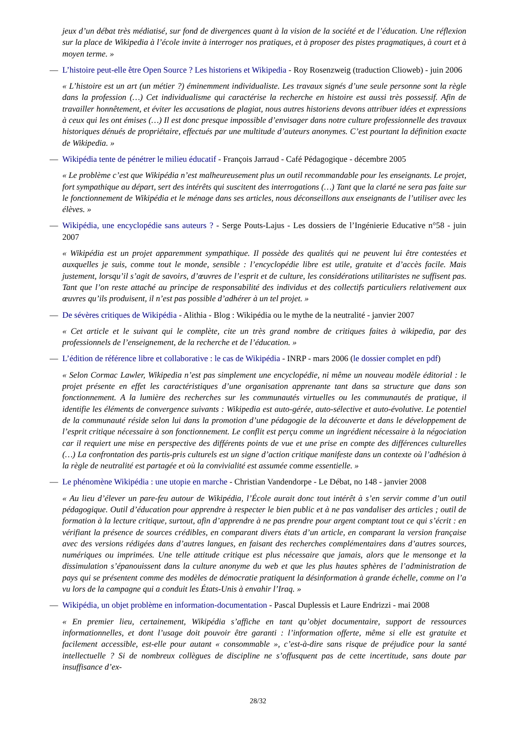jeux d’un débat très médiatisé, sur fond de divergences quant à la vision de la société et de l’éducation. Une réflexion sur la place de Wikipedia à l’école invite à interroger nos pratiques, et à proposer des pistes pragmatiques, à court et à moyen terme. »
— L’histoire peut-elle être Open Source ? Les historiens et Wikipedia - Roy Rosenzweig (traduction Clioweb) - juin 2006
« L’histoire est un art (un métier ?) éminemment individualiste. Les travaux signés d’une seule personne sont la règle dans la profession (…) Cet individualisme qui caractérise la recherche en histoire est aussi très possessif. Afin de travailler honnêtement, et éviter les accusations de plagiat, nous autres historiens devons attribuer idées et expressions à ceux qui les ont émises (…) Il est donc presque impossible d’envisager dans notre culture professionnelle des travaux historiques dénués de propriétaire, effectués par une multitude d’auteurs anonymes. C’est pourtant la définition exacte de Wikipedia. »
— Wikipédia tente de pénétrer le milieu éducatif - François Jarraud - Café Pédagogique - décembre 2005
« Le problème c’est que Wikipédia n’est malheureusement plus un outil recommandable pour les enseignants. Le projet, fort sympathique au départ, sert des intérêts qui suscitent des interrogations (…) Tant que la clarté ne sera pas faite sur le fonctionnement de Wikipédia et le ménage dans ses articles, nous déconseillons aux enseignants de l’utiliser avec les élèves. »
— Wikipédia, une encyclopédie sans auteurs ? - Serge Pouts-Lajus - Les dossiers de l’Ingénierie Educative n°58 - juin 2007
« Wikipédia est un projet apparemment sympathique. Il possède des qualités qui ne peuvent lui être contestées et auxquelles je suis, comme tout le monde, sensible : l’encyclopédie libre est utile, gratuite et d’accès facile. Mais justement, lorsqu’il s’agit de savoirs, d’œuvres de l’esprit et de culture, les considérations utilitaristes ne suffisent pas. Tant que l’on reste attaché au principe de responsabilité des individus et des collectifs particuliers relativement aux œuvres qu’ils produisent, il n’est pas possible d’adhérer à un tel projet. »
— De sévères critiques de Wikipédia - Alithia - Blog : Wikipédia ou le mythe de la neutralité - janvier 2007
« Cet article et le suivant qui le complète, cite un très grand nombre de critiques faites à wikipedia, par des professionnels de l’enseignement, de la recherche et de l’éducation. »
— L’édition de référence libre et collaborative : le cas de Wikipédia - INRP - mars 2006 (le dossier complet en pdf)
« Selon Cormac Lawler, Wikipedia n’est pas simplement une encyclopédie, ni même un nouveau modèle éditorial : le projet présente en effet les caractéristiques d’une organisation apprenante tant dans sa structure que dans son fonctionnement. A la lumière des recherches sur les communautés virtuelles ou les communautés de pratique, il identifie les éléments de convergence suivants : Wikipedia est auto-gérée, auto-sélective et auto-évolutive. Le potentiel de la communauté réside selon lui dans la promotion d’une pédagogie de la découverte et dans le développement de l’esprit critique nécessaire à son fonctionnement. Le conflit est perçu comme un ingrédient nécessaire à la négociation car il requiert une mise en perspective des différents points de vue et une prise en compte des différences culturelles (…) La confrontation des partis-pris culturels est un signe d’action critique manifeste dans un contexte où l’adhésion à la règle de neutralité est partagée et où la convivialité est assumée comme essentielle. »
— Le phénomène Wikipédia : une utopie en marche - Christian Vandendorpe - Le Débat, no 148 - janvier 2008
« Au lieu d’élever un pare-feu autour de Wikipédia, l’École aurait donc tout intérêt à s’en servir comme d’un outil pédagogique. Outil d’éducation pour apprendre à respecter le bien public et à ne pas vandaliser des articles ; outil de formation à la lecture critique, surtout, afin d’apprendre à ne pas prendre pour argent comptant tout ce qui s’écrit : en vérifiant la présence de sources crédibles, en comparant divers états d’un article, en comparant la version française avec des versions rédigées dans d’autres langues, en faisant des recherches complémentaires dans d’autres sources, numériques ou imprimées. Une telle attitude critique est plus nécessaire que jamais, alors que le mensonge et la dissimulation s’épanouissent dans la culture anonyme du web et que les plus hautes sphères de l’administration de pays qui se présentent comme des modèles de démocratie pratiquent la désinformation à grande échelle, comme on l’a vu lors de la campagne qui a conduit les États-Unis à envahir l’Iraq. »
— Wikipédia, un objet problème en information-documentation - Pascal Duplessis et Laure Endrizzi - mai 2008
« En premier lieu, certainement, Wikipédia s’affiche en tant qu’objet documentaire, support de ressources informationnelles, et dont l’usage doit pouvoir être garanti : l’information offerte, même si elle est gratuite et facilement accessible, est-elle pour autant « consommable », c’est-à-dire sans risque de préjudice pour la santé intellectuelle ? Si de nombreux collègues de discipline ne s’offusquent pas de cette incertitude, sans doute par insuffisance d’ex-
28/32